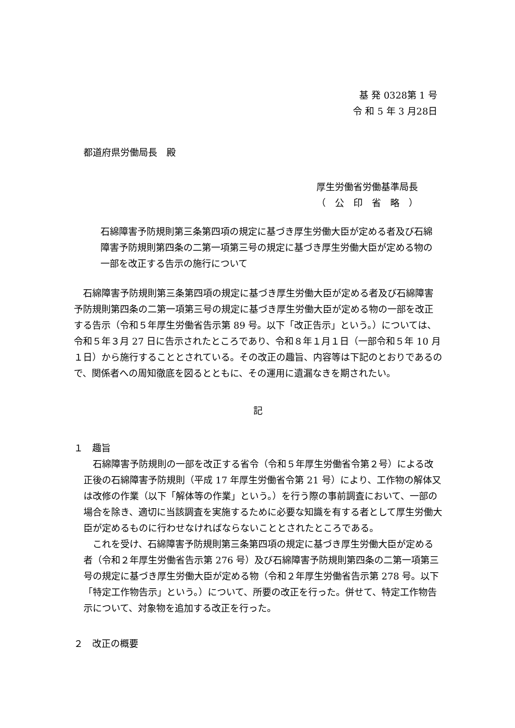基 発 0328第 1 号
令 和 5 年 3 月28日
都道府県労働局長　殿
厚生労働省労働基準局長
（　公　印　省　略　）
石綿障害予防規則第三条第四項の規定に基づき厚生労働大臣が定める者及び石綿障害予防規則第四条の二第一項第三号の規定に基づき厚生労働大臣が定める物の一部を改正する告示の施行について
石綿障害予防規則第三条第四項の規定に基づき厚生労働大臣が定める者及び石綿障害予防規則第四条の二第一項第三号の規定に基づき厚生労働大臣が定める物の一部を改正する告示（令和５年厚生労働省告示第 89 号。以下「改正告示」という。）については、令和５年３月 27 日に告示されたところであり、令和８年１月１日（一部令和５年 10 月１日）から施行することとされている。その改正の趣旨、内容等は下記のとおりであるので、関係者への周知徹底を図るとともに、その運用に遺漏なきを期されたい。
記
１　趣旨
石綿障害予防規則の一部を改正する省令（令和５年厚生労働省令第２号）による改正後の石綿障害予防規則（平成 17 年厚生労働省令第 21 号）により、工作物の解体又は改修の作業（以下「解体等の作業」という。）を行う際の事前調査において、一部の場合を除き、適切に当該調査を実施するために必要な知識を有する者として厚生労働大臣が定めるものに行わせなければならないこととされたところである。
これを受け、石綿障害予防規則第三条第四項の規定に基づき厚生労働大臣が定める者（令和２年厚生労働省告示第 276 号）及び石綿障害予防規則第四条の二第一項第三号の規定に基づき厚生労働大臣が定める物（令和２年厚生労働省告示第 278 号。以下「特定工作物告示」という。）について、所要の改正を行った。併せて、特定工作物告示について、対象物を追加する改正を行った。
２　改正の概要